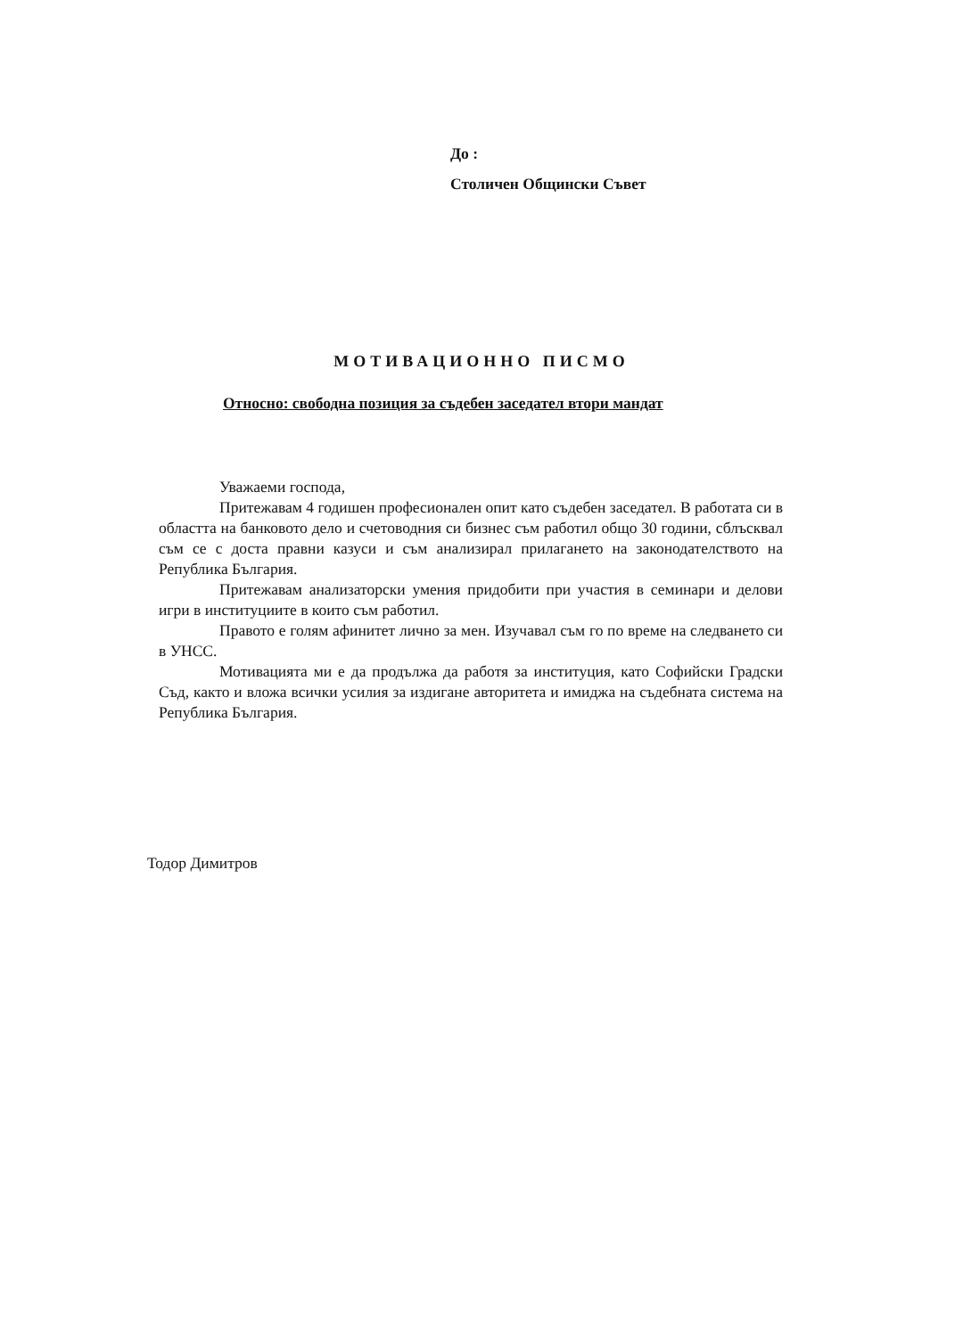До :
Столичен Общински Съвет
МОТИВАЦИОННО ПИСМО
Относно: свободна позиция за съдебен заседател втори мандат
Уважаеми господа,
Притежавам 4 годишен професионален опит като съдебен заседател. В работата си в областта на банковото дело и счетоводния си бизнес съм работил общо 30 години, сблъсквал съм се с доста правни казуси и съм анализирал прилагането на законодателството на Република България.
Притежавам анализаторски умения придобити при участия в семинари и делови игри в институциите в които съм работил.
Правото е голям афинитет лично за мен. Изучавал съм го по време на следването си в УНСС.
Мотивацията ми е да продължа да работя за институция, като Софийски Градски Съд, както и вложа всички усилия за издигане авторитета и имиджа на съдебната система на Република България.
Тодор Димитров